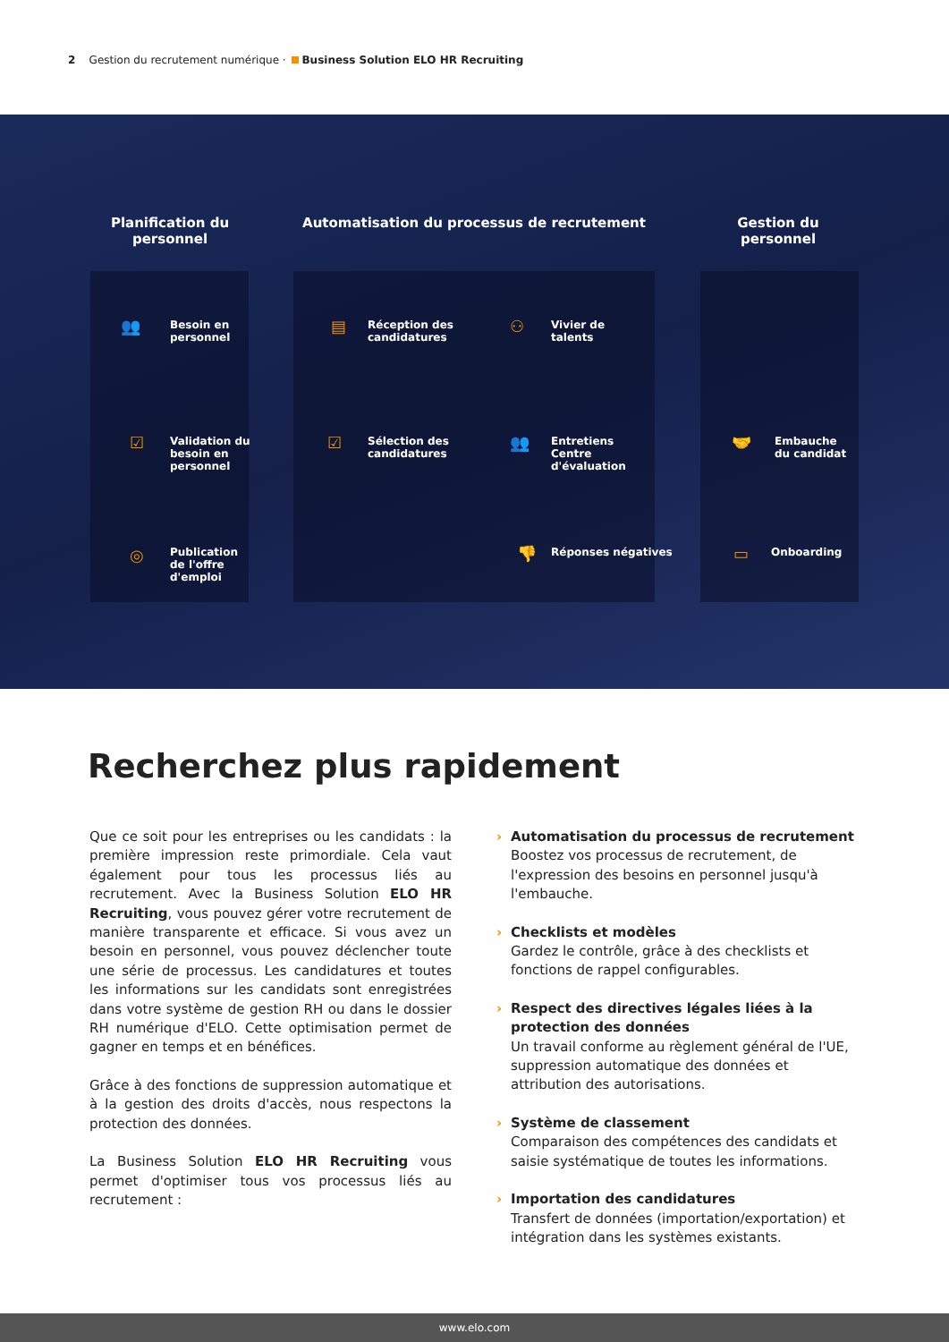2 Gestion du recrutement numérique · Business Solution ELO HR Recruiting
Planification du personnel
Automatisation du processus de recrutement
Gestion du personnel
👥
Besoin en
personnel
☑
Validation du
besoin en
personnel
◎
Publication
de l'offre
d'emploi
▤
Réception des
candidatures
⚇
Vivier de
talents
☑
Sélection des
candidatures
👥
Entretiens
Centre
d'évaluation
👎 Réponses négatives
🤝
Embauche
du candidat
▭ Onboarding
Recherchez plus rapidement
Que ce soit pour les entreprises ou les candidats : la première impression reste primordiale. Cela vaut également pour tous les processus liés au recrutement. Avec la Business Solution ELO HR Recruiting, vous pouvez gérer votre recrutement de manière transparente et efficace. Si vous avez un besoin en personnel, vous pouvez déclencher toute une série de processus. Les candidatures et toutes les informations sur les candidats sont enregistrées dans votre système de gestion RH ou dans le dossier RH numérique d'ELO. Cette optimisation permet de gagner en temps et en bénéfices.
Grâce à des fonctions de suppression automatique et à la gestion des droits d'accès, nous respectons la protection des données.
La Business Solution ELO HR Recruiting vous permet d'optimiser tous vos processus liés au recrutement :
Automatisation du processus de recrutement
Boostez vos processus de recrutement, de l'expression des besoins en personnel jusqu'à l'embauche.
Checklists et modèles
Gardez le contrôle, grâce à des checklists et fonctions de rappel configurables.
Respect des directives légales liées à la protection des données
Un travail conforme au règlement général de l'UE, suppression automatique des données et attribution des autorisations.
Système de classement
Comparaison des compétences des candidats et saisie systématique de toutes les informations.
Importation des candidatures
Transfert de données (importation/exportation) et intégration dans les systèmes existants.
www.elo.com